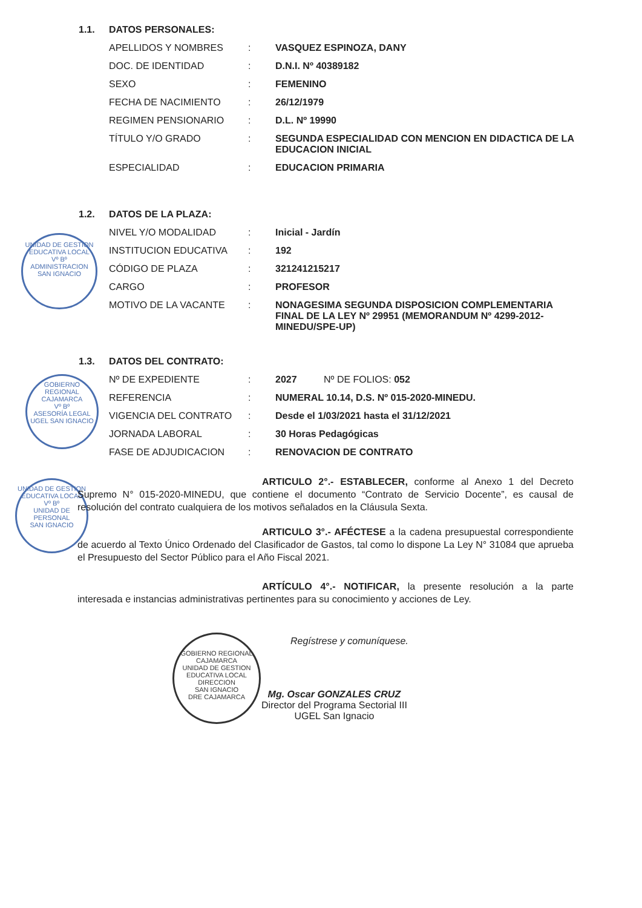1.1. DATOS PERSONALES:
| APELLIDOS Y NOMBRES | : | VASQUEZ ESPINOZA, DANY |
| DOC. DE IDENTIDAD | : | D.N.I. Nº 40389182 |
| SEXO | : | FEMENINO |
| FECHA DE NACIMIENTO | : | 26/12/1979 |
| REGIMEN PENSIONARIO | : | D.L. Nº 19990 |
| TÍTULO Y/O GRADO | : | SEGUNDA ESPECIALIDAD CON MENCION EN DIDACTICA DE LA EDUCACION INICIAL |
| ESPECIALIDAD | : | EDUCACION PRIMARIA |
1.2. DATOS DE LA PLAZA:
| NIVEL Y/O MODALIDAD | : | Inicial - Jardín |
| INSTITUCION EDUCATIVA | : | 192 |
| CÓDIGO DE PLAZA | : | 321241215217 |
| CARGO | : | PROFESOR |
| MOTIVO DE LA VACANTE | : | NONAGESIMA SEGUNDA DISPOSICION COMPLEMENTARIA FINAL DE LA LEY Nº 29951 (MEMORANDUM Nº 4299-2012-MINEDU/SPE-UP) |
1.3. DATOS DEL CONTRATO:
| Nº DE EXPEDIENTE | : | 2027 Nº DE FOLIOS: 052 |
| REFERENCIA | : | NUMERAL 10.14, D.S. Nº 015-2020-MINEDU. |
| VIGENCIA DEL CONTRATO | : | Desde el 1/03/2021 hasta el 31/12/2021 |
| JORNADA LABORAL | : | 30 Horas Pedagógicas |
| FASE DE ADJUDICACION | : | RENOVACION DE CONTRATO |
UNIDAD DE GESTION EDUCATIVA LOCAL
Vº Bº
ADMINISTRACION
SAN IGNACIO
GOBIERNO REGIONAL CAJAMARCA
Vº Bº
ASESORÍA LEGAL
UGEL SAN IGNACIO
UNIDAD DE GESTION EDUCATIVA LOCAL
Vº Bº
UNIDAD DE PERSONAL
SAN IGNACIO
ARTICULO 2°.- ESTABLECER, conforme al Anexo 1 del Decreto Supremo N° 015-2020-MINEDU, que contiene el documento “Contrato de Servicio Docente”, es causal de resolución del contrato cualquiera de los motivos señalados en la Cláusula Sexta.
ARTICULO 3°.- AFÉCTESE a la cadena presupuestal correspondiente de acuerdo al Texto Único Ordenado del Clasificador de Gastos, tal como lo dispone La Ley N° 31084 que aprueba el Presupuesto del Sector Público para el Año Fiscal 2021.
ARTÍCULO 4°.- NOTIFICAR, la presente resolución a la parte interesada e instancias administrativas pertinentes para su conocimiento y acciones de Ley.
GOBIERNO REGIONAL CAJAMARCA
UNIDAD DE GESTION EDUCATIVA LOCAL
DIRECCION
SAN IGNACIO
DRE CAJAMARCA
Regístrese y comuníquese.
Mg. Oscar GONZALES CRUZ
Director del Programa Sectorial III
UGEL San Ignacio